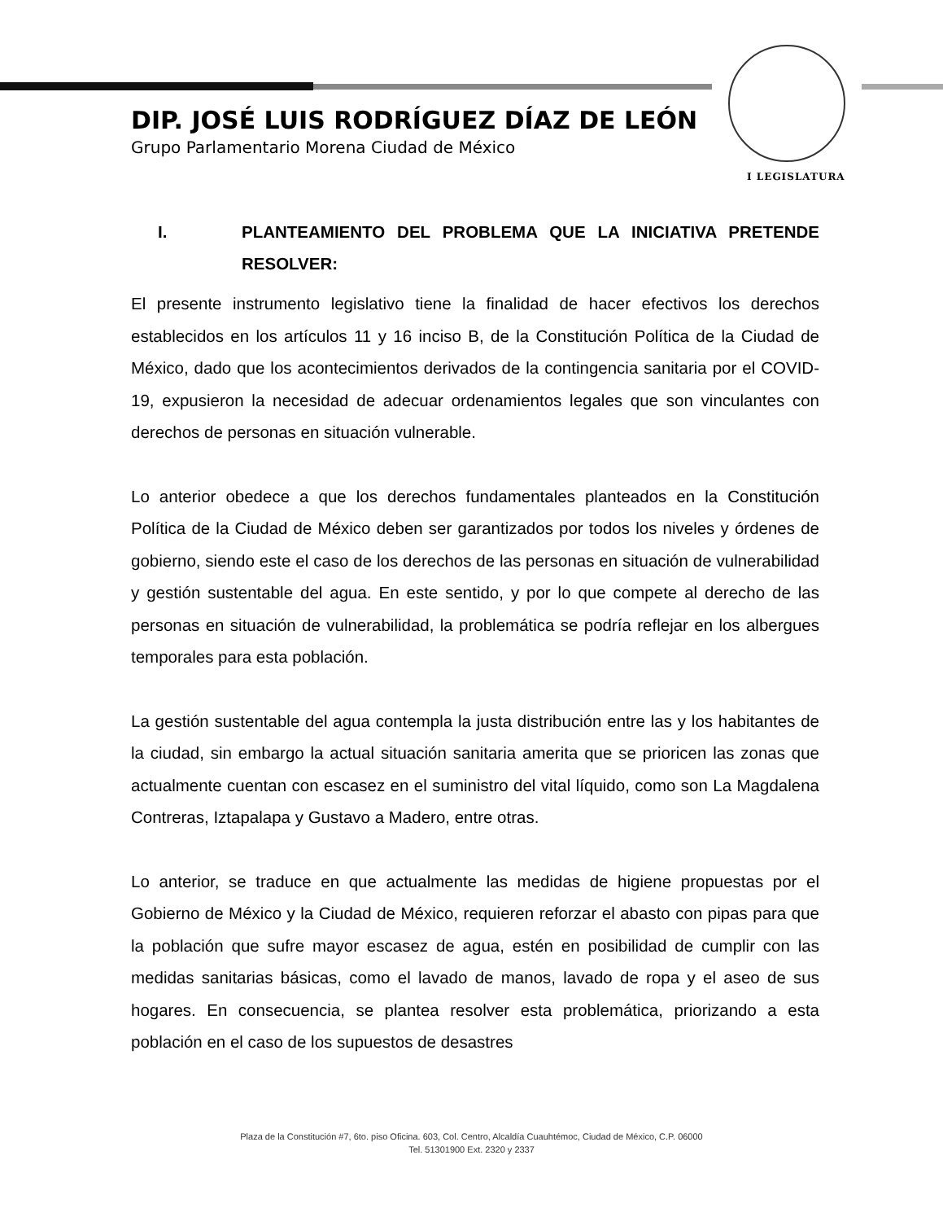I LEGISLATURA
DIP. JOSÉ LUIS RODRÍGUEZ DÍAZ DE LEÓN
Grupo Parlamentario Morena Ciudad de México
I. PLANTEAMIENTO DEL PROBLEMA QUE LA INICIATIVA PRETENDE RESOLVER:
El presente instrumento legislativo tiene la finalidad de hacer efectivos los derechos establecidos en los artículos 11 y 16 inciso B, de la Constitución Política de la Ciudad de México, dado que los acontecimientos derivados de la contingencia sanitaria por el COVID-19, expusieron la necesidad de adecuar ordenamientos legales que son vinculantes con derechos de personas en situación vulnerable.
Lo anterior obedece a que los derechos fundamentales planteados en la Constitución Política de la Ciudad de México deben ser garantizados por todos los niveles y órdenes de gobierno, siendo este el caso de los derechos de las personas en situación de vulnerabilidad y gestión sustentable del agua. En este sentido, y por lo que compete al derecho de las personas en situación de vulnerabilidad, la problemática se podría reflejar en los albergues temporales para esta población.
La gestión sustentable del agua contempla la justa distribución entre las y los habitantes de la ciudad, sin embargo la actual situación sanitaria amerita que se prioricen las zonas que actualmente cuentan con escasez en el suministro del vital líquido, como son La Magdalena Contreras, Iztapalapa y Gustavo a Madero, entre otras.
Lo anterior, se traduce en que actualmente las medidas de higiene propuestas por el Gobierno de México y la Ciudad de México, requieren reforzar el abasto con pipas para que la población que sufre mayor escasez de agua, estén en posibilidad de cumplir con las medidas sanitarias básicas, como el lavado de manos, lavado de ropa y el aseo de sus hogares. En consecuencia, se plantea resolver esta problemática, priorizando a esta población en el caso de los supuestos de desastres
Plaza de la Constitución #7, 6to. piso Oficina. 603, Col. Centro, Alcaldía Cuauhtémoc, Ciudad de México, C.P. 06000
Tel. 51301900 Ext. 2320 y 2337